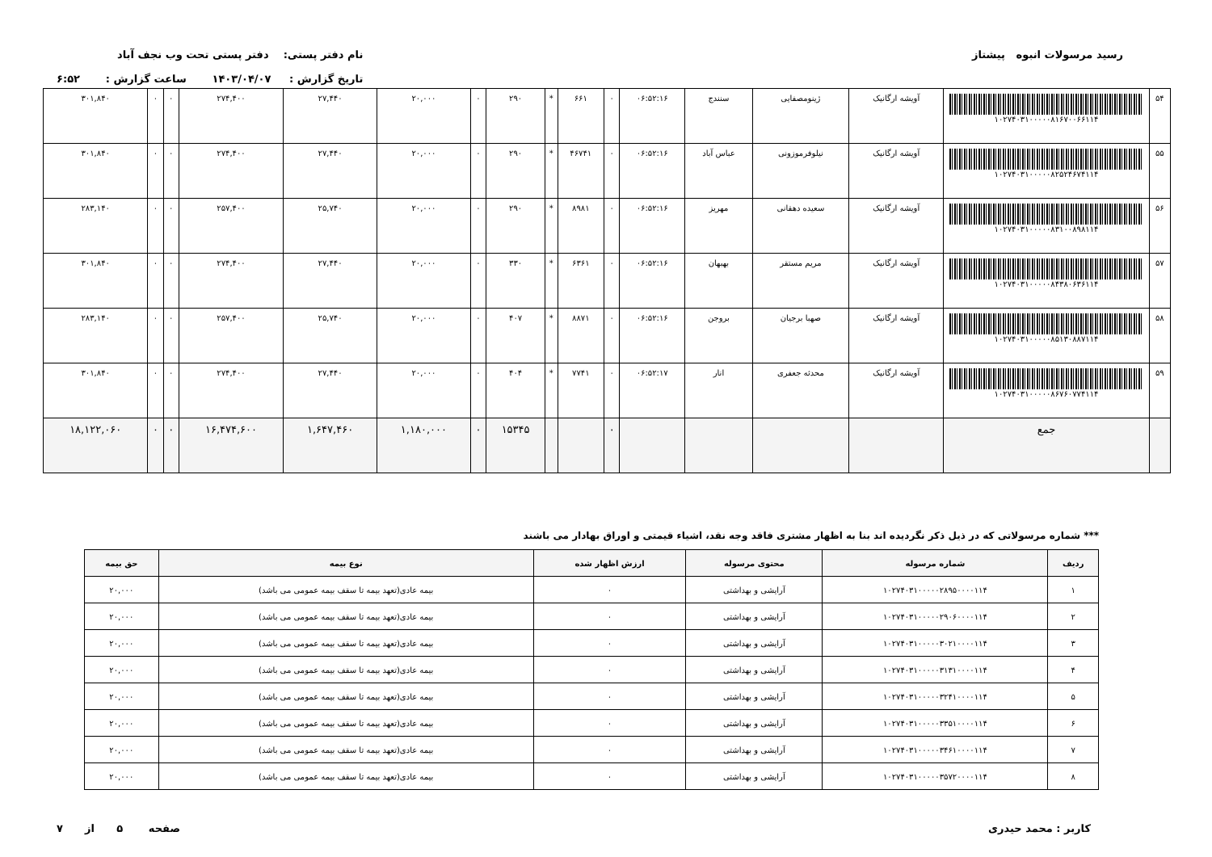رسید مرسولات انبوه پیشتاز نام دفتر پستی: دفتر پستی تحت وب نجف آباد
تاریخ گزارش : ۱۴۰۳/۰۴/۰۷ ساعت گزارش : ۶:۵۲
| ۵۴ | ۱۰۲۷۴۰۳۱۰۰۰۰۰۸۱۶۷۰۰۶۶۱۱۴ | آویشه ارگانیک | ژینومصفایی | سنندج | ۰۶:۵۲:۱۶ | ۰ | ۶۶۱ | * | ۲۹۰ | ۰ | ۲۰,۰۰۰ | ۲۷,۴۴۰ | ۲۷۴,۴۰۰ | ۰ | ۰ | ۳۰۱,۸۴۰ |
| ۵۵ | ۱۰۲۷۴۰۳۱۰۰۰۰۰۸۲۵۲۴۶۷۴۱۱۴ | آویشه ارگانیک | نیلوفرموزونی | عباس آباد | ۰۶:۵۲:۱۶ | ۰ | ۴۶۷۴۱ | * | ۲۹۰ | ۰ | ۲۰,۰۰۰ | ۲۷,۴۴۰ | ۲۷۴,۴۰۰ | ۰ | ۰ | ۳۰۱,۸۴۰ |
| ۵۶ | ۱۰۲۷۴۰۳۱۰۰۰۰۰۸۳۱۰۰۸۹۸۱۱۴ | آویشه ارگانیک | سعیده دهقانی | مهریز | ۰۶:۵۲:۱۶ | ۰ | ۸۹۸۱ | * | ۲۹۰ | ۰ | ۲۰,۰۰۰ | ۲۵,۷۴۰ | ۲۵۷,۴۰۰ | ۰ | ۰ | ۲۸۳,۱۴۰ |
| ۵۷ | ۱۰۲۷۴۰۳۱۰۰۰۰۰۸۴۳۸۰۶۳۶۱۱۴ | آویشه ارگانیک | مریم مستقر | بهبهان | ۰۶:۵۲:۱۶ | ۰ | ۶۳۶۱ | * | ۳۳۰ | ۰ | ۲۰,۰۰۰ | ۲۷,۴۴۰ | ۲۷۴,۴۰۰ | ۰ | ۰ | ۳۰۱,۸۴۰ |
| ۵۸ | ۱۰۲۷۴۰۳۱۰۰۰۰۰۸۵۱۳۰۸۸۷۱۱۴ | آویشه ارگانیک | صهبا برجیان | بروجن | ۰۶:۵۲:۱۶ | ۰ | ۸۸۷۱ | * | ۴۰۷ | ۰ | ۲۰,۰۰۰ | ۲۵,۷۴۰ | ۲۵۷,۴۰۰ | ۰ | ۰ | ۲۸۳,۱۴۰ |
| ۵۹ | ۱۰۲۷۴۰۳۱۰۰۰۰۰۸۶۷۶۰۷۷۴۱۱۴ | آویشه ارگانیک | محدثه جعفری | انار | ۰۶:۵۲:۱۷ | ۰ | ۷۷۴۱ | * | ۴۰۴ | ۰ | ۲۰,۰۰۰ | ۲۷,۴۴۰ | ۲۷۴,۴۰۰ | ۰ | ۰ | ۳۰۱,۸۴۰ |
| | جمع | | | | | ۰ | | | ۱۵۳۴۵ | ۰ | ۱,۱۸۰,۰۰۰ | ۱,۶۴۷,۴۶۰ | ۱۶,۴۷۴,۶۰۰ | ۰ | ۰ | ۱۸,۱۲۲,۰۶۰ |
*** شماره مرسولاتی که در ذیل ذکر نگردیده اند بنا به اظهار مشتری فاقد وجه نقد، اشیاء قیمتی و اوراق بهادار می باشند
| ردیف | شماره مرسوله | محتوی مرسوله | ارزش اظهار شده | نوع بیمه | حق بیمه |
| --- | --- | --- | --- | --- | --- |
| ۱ | ۱۰۲۷۴۰۳۱۰۰۰۰۰۲۸۹۵۰۰۰۰۱۱۴ | آرایشی و بهداشتی | ۰ | بیمه عادی(تعهد بیمه تا سقف بیمه عمومی می باشد) | ۲۰,۰۰۰ |
| ۲ | ۱۰۲۷۴۰۳۱۰۰۰۰۰۲۹۰۶۰۰۰۰۱۱۴ | آرایشی و بهداشتی | ۰ | بیمه عادی(تعهد بیمه تا سقف بیمه عمومی می باشد) | ۲۰,۰۰۰ |
| ۳ | ۱۰۲۷۴۰۳۱۰۰۰۰۰۳۰۲۱۰۰۰۰۱۱۴ | آرایشی و بهداشتی | ۰ | بیمه عادی(تعهد بیمه تا سقف بیمه عمومی می باشد) | ۲۰,۰۰۰ |
| ۴ | ۱۰۲۷۴۰۳۱۰۰۰۰۰۳۱۳۱۰۰۰۰۱۱۴ | آرایشی و بهداشتی | ۰ | بیمه عادی(تعهد بیمه تا سقف بیمه عمومی می باشد) | ۲۰,۰۰۰ |
| ۵ | ۱۰۲۷۴۰۳۱۰۰۰۰۰۳۲۴۱۰۰۰۰۱۱۴ | آرایشی و بهداشتی | ۰ | بیمه عادی(تعهد بیمه تا سقف بیمه عمومی می باشد) | ۲۰,۰۰۰ |
| ۶ | ۱۰۲۷۴۰۳۱۰۰۰۰۰۳۳۵۱۰۰۰۰۱۱۴ | آرایشی و بهداشتی | ۰ | بیمه عادی(تعهد بیمه تا سقف بیمه عمومی می باشد) | ۲۰,۰۰۰ |
| ۷ | ۱۰۲۷۴۰۳۱۰۰۰۰۰۳۴۶۱۰۰۰۰۱۱۴ | آرایشی و بهداشتی | ۰ | بیمه عادی(تعهد بیمه تا سقف بیمه عمومی می باشد) | ۲۰,۰۰۰ |
| ۸ | ۱۰۲۷۴۰۳۱۰۰۰۰۰۳۵۷۲۰۰۰۰۱۱۴ | آرایشی و بهداشتی | ۰ | بیمه عادی(تعهد بیمه تا سقف بیمه عمومی می باشد) | ۲۰,۰۰۰ |
کاربر : محمد حیدری صفحه ۵ از ۷